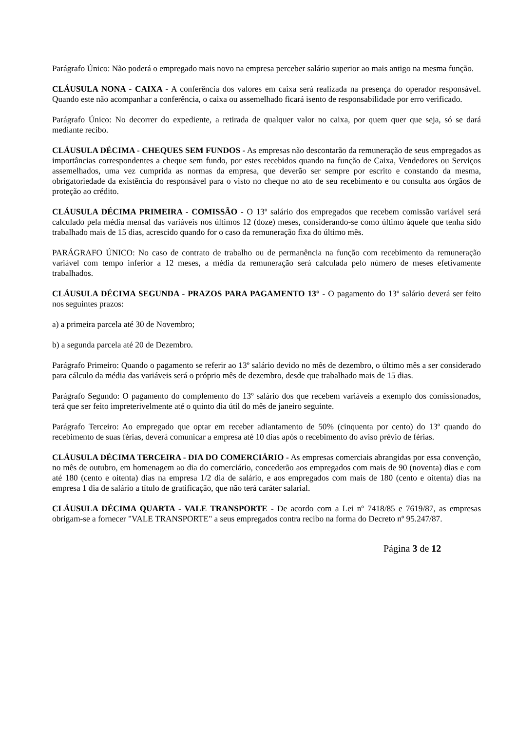Parágrafo Único: Não poderá o empregado mais novo na empresa perceber salário superior ao mais antigo na mesma função.
CLÁUSULA NONA - CAIXA - A conferência dos valores em caixa será realizada na presença do operador responsável. Quando este não acompanhar a conferência, o caixa ou assemelhado ficará isento de responsabilidade por erro verificado.
Parágrafo Único: No decorrer do expediente, a retirada de qualquer valor no caixa, por quem quer que seja, só se dará mediante recibo.
CLÁUSULA DÉCIMA - CHEQUES SEM FUNDOS - As empresas não descontarão da remuneração de seus empregados as importâncias correspondentes a cheque sem fundo, por estes recebidos quando na função de Caixa, Vendedores ou Serviços assemelhados, uma vez cumprida as normas da empresa, que deverão ser sempre por escrito e constando da mesma, obrigatoriedade da existência do responsável para o visto no cheque no ato de seu recebimento e ou consulta aos órgãos de proteção ao crédito.
CLÁUSULA DÉCIMA PRIMEIRA - COMISSÃO - O 13º salário dos empregados que recebem comissão variável será calculado pela média mensal das variáveis nos últimos 12 (doze) meses, considerando-se como último àquele que tenha sido trabalhado mais de 15 dias, acrescido quando for o caso da remuneração fixa do último mês.
PARÁGRAFO ÚNICO: No caso de contrato de trabalho ou de permanência na função com recebimento da remuneração variável com tempo inferior a 12 meses, a média da remuneração será calculada pelo número de meses efetivamente trabalhados.
CLÁUSULA DÉCIMA SEGUNDA - PRAZOS PARA PAGAMENTO 13° - O pagamento do 13º salário deverá ser feito nos seguintes prazos:
a) a primeira parcela até 30 de Novembro;
b) a segunda parcela até 20 de Dezembro.
Parágrafo Primeiro: Quando o pagamento se referir ao 13º salário devido no mês de dezembro, o último mês a ser considerado para cálculo da média das variáveis será o próprio mês de dezembro, desde que trabalhado mais de 15 dias.
Parágrafo Segundo: O pagamento do complemento do 13º salário dos que recebem variáveis a exemplo dos comissionados, terá que ser feito impreterivelmente até o quinto dia útil do mês de janeiro seguinte.
Parágrafo Terceiro: Ao empregado que optar em receber adiantamento de 50% (cinquenta por cento) do 13º quando do recebimento de suas férias, deverá comunicar a empresa até 10 dias após o recebimento do aviso prévio de férias.
CLÁUSULA DÉCIMA TERCEIRA - DIA DO COMERCIÁRIO - As empresas comerciais abrangidas por essa convenção, no mês de outubro, em homenagem ao dia do comerciário, concederão aos empregados com mais de 90 (noventa) dias e com até 180 (cento e oitenta) dias na empresa 1/2 dia de salário, e aos empregados com mais de 180 (cento e oitenta) dias na empresa 1 dia de salário a título de gratificação, que não terá caráter salarial.
CLÁUSULA DÉCIMA QUARTA - VALE TRANSPORTE - De acordo com a Lei nº 7418/85 e 7619/87, as empresas obrigam-se a fornecer "VALE TRANSPORTE" a seus empregados contra recibo na forma do Decreto nº 95.247/87.
Página 3 de 12